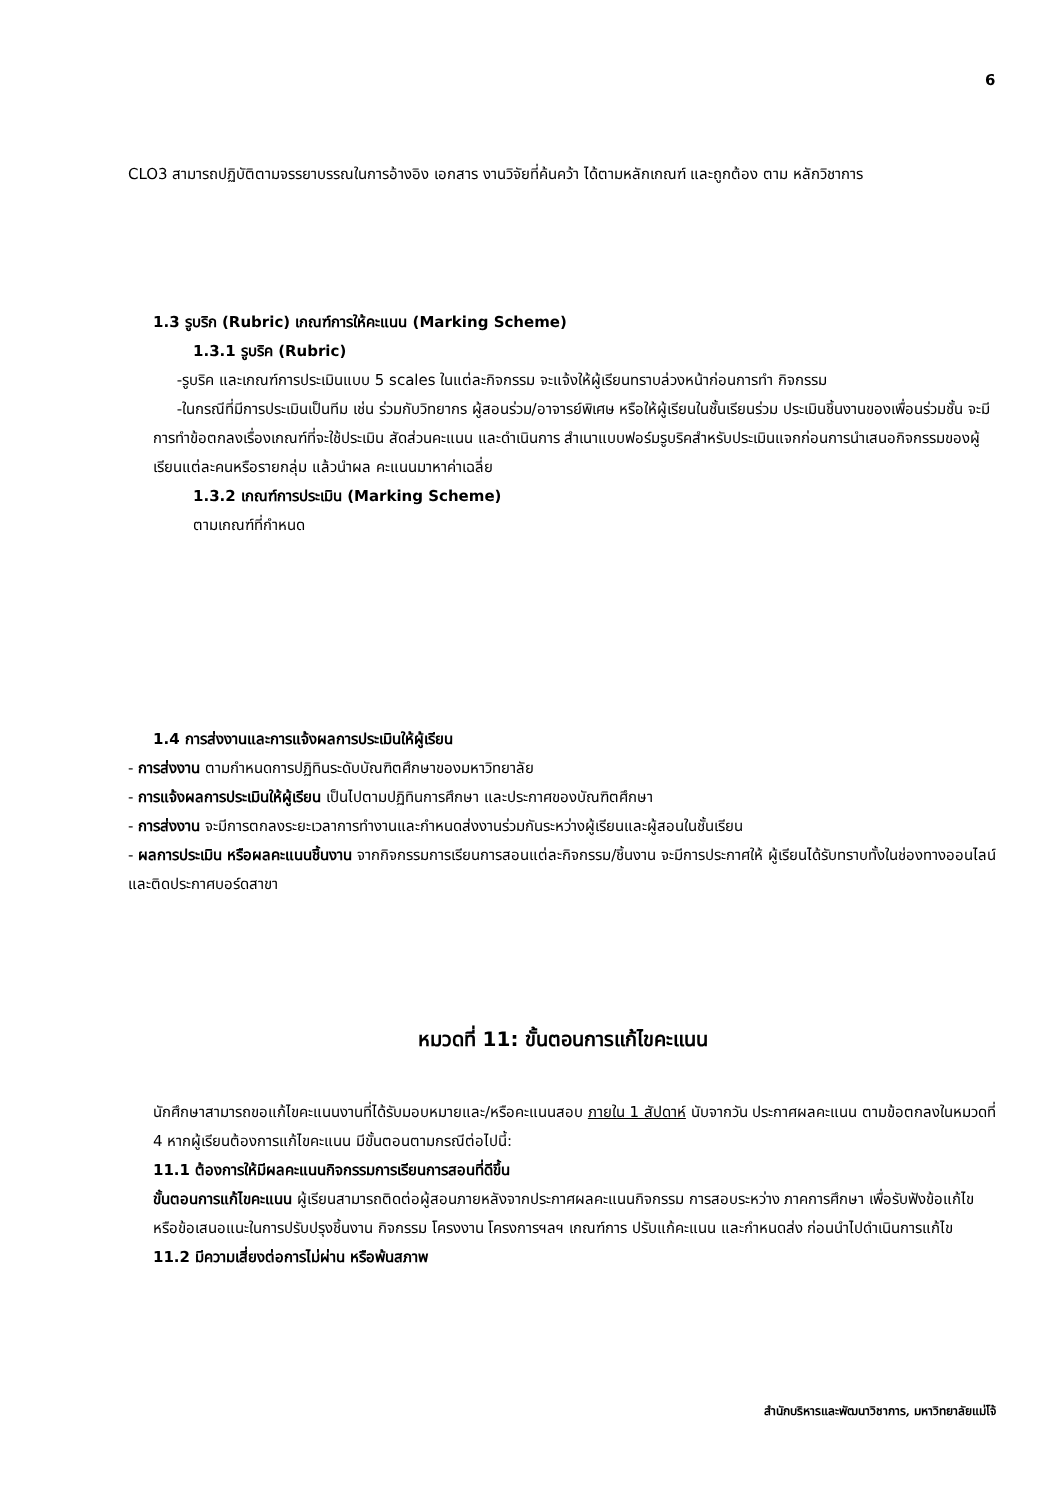6
CLO3 สามารถปฏิบัติตามจรรยาบรรณในการอ้างอิง เอกสาร งานวิจัยที่ค้นคว้า ได้ตามหลักเกณฑ์ และถูกต้อง ตาม หลักวิชาการ
1.3 รูบริก (Rubric) เกณฑ์การให้คะแนน (Marking Scheme)
1.3.1 รูบริค (Rubric)
-รูบริค และเกณฑ์การประเมินแบบ 5 scales ในแต่ละกิจกรรม จะแจ้งให้ผู้เรียนทราบล่วงหน้าก่อนการทำ กิจกรรม
-ในกรณีที่มีการประเมินเป็นทีม เช่น ร่วมกับวิทยากร ผู้สอนร่วม/อาจารย์พิเศษ หรือให้ผู้เรียนในชั้นเรียนร่วม ประเมินชิ้นงานของเพื่อนร่วมชั้น จะมีการทำข้อตกลงเรื่องเกณฑ์ที่จะใช้ประเมิน สัดส่วนคะแนน และดำเนินการ สำเนาแบบฟอร์มรูบริคสำหรับประเมินแจกก่อนการนำเสนอกิจกรรมของผู้เรียนแต่ละคนหรือรายกลุ่ม แล้วนำผล คะแนนมาหาค่าเฉลี่ย
1.3.2 เกณฑ์การประเมิน (Marking Scheme)
ตามเกณฑ์ที่กำหนด
1.4 การส่งงานและการแจ้งผลการประเมินให้ผู้เรียน
- การส่งงาน ตามกำหนดการปฏิทินระดับบัณฑิตศึกษาของมหาวิทยาลัย
- การแจ้งผลการประเมินให้ผู้เรียน เป็นไปตามปฏิทินการศึกษา และประกาศของบัณฑิตศึกษา
- การส่งงาน จะมีการตกลงระยะเวลาการทำงานและกำหนดส่งงานร่วมกันระหว่างผู้เรียนและผู้สอนในชั้นเรียน
- ผลการประเมิน หรือผลคะแนนชิ้นงาน จากกิจกรรมการเรียนการสอนแต่ละกิจกรรม/ชิ้นงาน จะมีการประกาศให้ ผู้เรียนได้รับทราบทั้งในช่องทางออนไลน์ และติดประกาศบอร์ดสาขา
หมวดที่ 11: ขั้นตอนการแก้ไขคะแนน
นักศึกษาสามารถขอแก้ไขคะแนนงานที่ได้รับมอบหมายและ/หรือคะแนนสอบ ภายใน 1 สัปดาห์ นับจากวัน ประกาศผลคะแนน ตามข้อตกลงในหมวดที่ 4 หากผู้เรียนต้องการแก้ไขคะแนน มีขั้นตอนตามกรณีต่อไปนี้:
11.1 ต้องการให้มีผลคะแนนกิจกรรมการเรียนการสอนที่ดีขึ้น
ขั้นตอนการแก้ไขคะแนน ผู้เรียนสามารถติดต่อผู้สอนภายหลังจากประกาศผลคะแนนกิจกรรม การสอบระหว่าง ภาคการศึกษา เพื่อรับฟังข้อแก้ไข หรือข้อเสนอแนะในการปรับปรุงชิ้นงาน กิจกรรม โครงงาน โครงการฯลฯ เกณฑ์การ ปรับแก้คะแนน และกำหนดส่ง ก่อนนำไปดำเนินการแก้ไข
11.2 มีความเสี่ยงต่อการไม่ผ่าน หรือพ้นสภาพ
สำนักบริหารและพัฒนาวิชาการ, มหาวิทยาลัยแม่โจ้